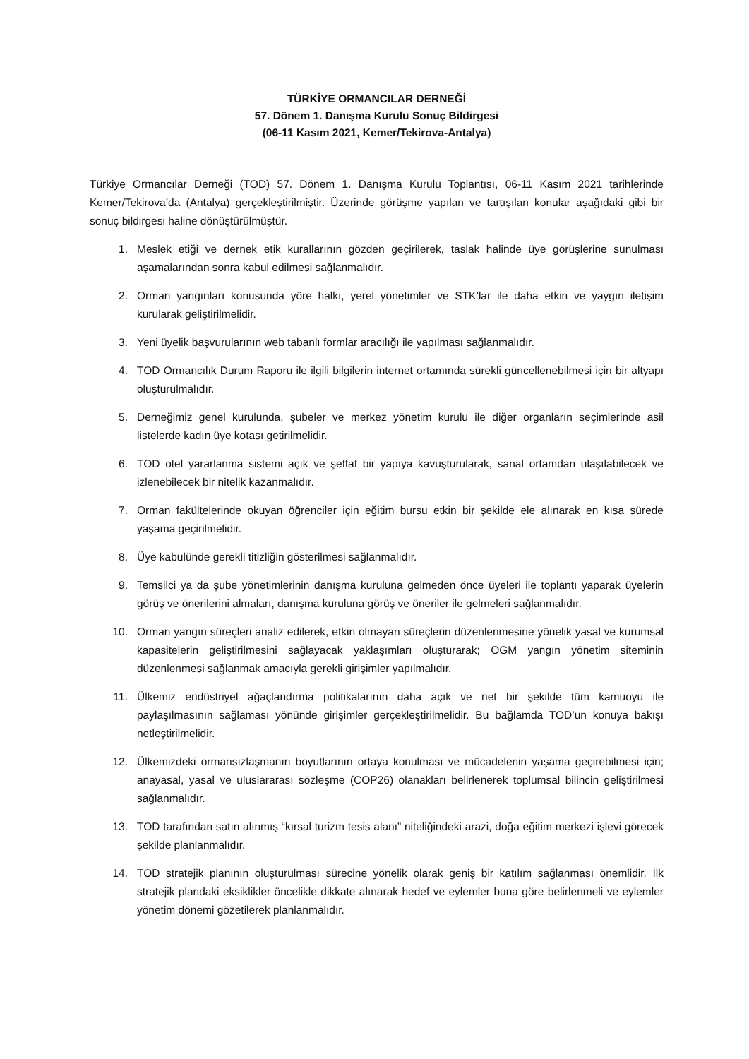TÜRKİYE ORMANCILAR DERNEĞİ
57. Dönem 1. Danışma Kurulu Sonuç Bildirgesi
(06-11 Kasım 2021, Kemer/Tekirova-Antalya)
Türkiye Ormancılar Derneği (TOD) 57. Dönem 1. Danışma Kurulu Toplantısı, 06-11 Kasım 2021 tarihlerinde Kemer/Tekirova’da (Antalya) gerçekleştirilmiştir. Üzerinde görüşme yapılan ve tartışılan konular aşağıdaki gibi bir sonuç bildirgesi haline dönüştürülmüştür.
1. Meslek etiği ve dernek etik kurallarının gözden geçirilerek, taslak halinde üye görüşlerine sunulması aşamalarından sonra kabul edilmesi sağlanmalıdır.
2. Orman yangınları konusunda yöre halkı, yerel yönetimler ve STK’lar ile daha etkin ve yaygın iletişim kurularak geliştirilmelidir.
3. Yeni üyelik başvurularının web tabanlı formlar aracılığı ile yapılması sağlanmalıdır.
4. TOD Ormancılık Durum Raporu ile ilgili bilgilerin internet ortamında sürekli güncellenebilmesi için bir altyapı oluşturulmalıdır.
5. Derneğimiz genel kurulunda, şubeler ve merkez yönetim kurulu ile diğer organların seçimlerinde asil listelerde kadın üye kotası getirilmelidir.
6. TOD otel yararlanma sistemi açık ve şeffaf bir yapıya kavuşturularak, sanal ortamdan ulaşılabilecek ve izlenebilecek bir nitelik kazanmalıdır.
7. Orman fakültelerinde okuyan öğrenciler için eğitim bursu etkin bir şekilde ele alınarak en kısa sürede yaşama geçirilmelidir.
8. Üye kabulünde gerekli titizliğin gösterilmesi sağlanmalıdır.
9. Temsilci ya da şube yönetimlerinin danışma kuruluna gelmeden önce üyeleri ile toplantı yaparak üyelerin görüş ve önerilerini almaları, danışma kuruluna görüş ve öneriler ile gelmeleri sağlanmalıdır.
10. Orman yangın süreçleri analiz edilerek, etkin olmayan süreçlerin düzenlenmesine yönelik yasal ve kurumsal kapasitelerin geliştirilmesini sağlayacak yaklaşımları oluşturarak; OGM yangın yönetim siteminin düzenlenmesi sağlanmak amacıyla gerekli girişimler yapılmalıdır.
11. Ülkemiz endüstriyel ağaçlandırma politikalarının daha açık ve net bir şekilde tüm kamuoyu ile paylaşılmasının sağlaması yönünde girişimler gerçekleştirilmelidir. Bu bağlamda TOD’un konuya bakışı netleştirilmelidir.
12. Ülkemizdeki ormansızlaşmanın boyutlarının ortaya konulması ve mücadelenin yaşama geçirebilmesi için; anayasal, yasal ve uluslararası sözleşme (COP26) olanakları belirlenerek toplumsal bilincin geliştirilmesi sağlanmalıdır.
13. TOD tarafından satın alınmış “kırsal turizm tesis alanı” niteliğindeki arazi, doğa eğitim merkezi işlevi görecek şekilde planlanmalıdır.
14. TOD stratejik planının oluşturulması sürecine yönelik olarak geniş bir katılım sağlanması önemlidir. İlk stratejik plandaki eksiklikler öncelikle dikkate alınarak hedef ve eylemler buna göre belirlenmeli ve eylemler yönetim dönemi gözetilerek planlanmalıdır.